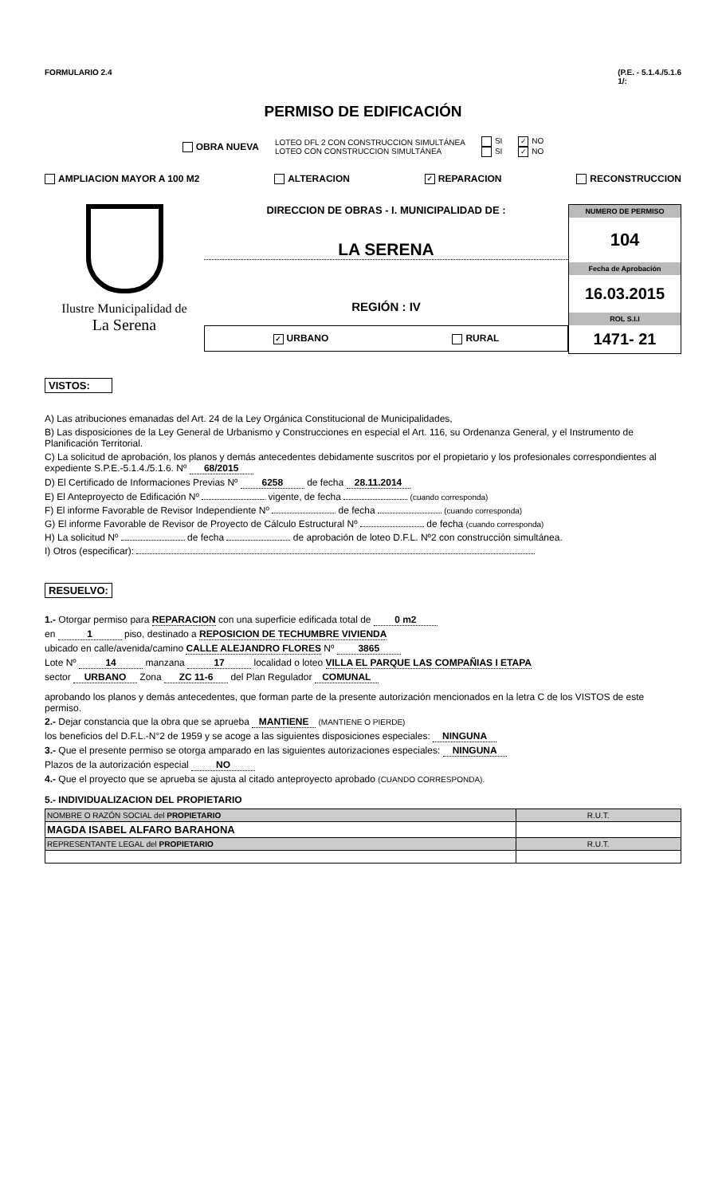FORMULARIO 2.4 (P.E. - 5.1.4./5.1.6
1/:
PERMISO DE EDIFICACIÓN
OBRA NUEVA
LOTEO DFL 2 CON CONSTRUCCION SIMULTÁNEA
LOTEO CON CONSTRUCCION SIMULTÁNEA
SI
SI
✓ NO
✓ NO
AMPLIACION MAYOR A 100 M2 ALTERACION ✓ REPARACION RECONSTRUCCION
Ilustre Municipalidad de
La Serena
DIRECCION DE OBRAS - I. MUNICIPALIDAD DE :
LA SERENA
REGIÓN : IV
✓ URBANO RURAL
NUMERO DE PERMISO
104
Fecha de Aprobación
16.03.2015
ROL S.I.I
1471- 21
VISTOS:
A) Las atribuciones emanadas del Art. 24 de la Ley Orgánica Constitucional de Municipalidades,
B) Las disposiciones de la Ley General de Urbanismo y Construcciones en especial el Art. 116, su Ordenanza General, y el Instrumento de Planificación Territorial.
C) La solicitud de aprobación, los planos y demás antecedentes debidamente suscritos por el propietario y los profesionales correspondientes al expediente S.P.E.-5.1.4./5.1.6. Nº 68/2015
D) El Certificado de Informaciones Previas Nº 6258 de fecha 28.11.2014
E) El Anteproyecto de Edificación Nº vigente, de fecha (cuando corresponda)
F) El informe Favorable de Revisor Independiente Nº de fecha (cuando corresponda)
G) El informe Favorable de Revisor de Proyecto de Cálculo Estructural Nº de fecha (cuando corresponda)
H) La solicitud Nº de fecha de aprobación de loteo D.F.L. Nº2 con construcción simultánea.
I) Otros (especificar):
RESUELVO:
1.- Otorgar permiso para REPARACION con una superficie edificada total de 0 m2
en 1 piso, destinado a REPOSICION DE TECHUMBRE VIVIENDA
ubicado en calle/avenida/camino CALLE ALEJANDRO FLORES Nº 3865
Lote Nº 14 manzana 17 localidad o loteo VILLA EL PARQUE LAS COMPAÑIAS I ETAPA
sector URBANO Zona ZC 11-6 del Plan Regulador COMUNAL
aprobando los planos y demás antecedentes, que forman parte de la presente autorización mencionados en la letra C de los VISTOS de este permiso.
2.- Dejar constancia que la obra que se aprueba MANTIENE (MANTIENE O PIERDE)
los beneficios del D.F.L.-N°2 de 1959 y se acoge a las siguientes disposiciones especiales: NINGUNA
3.- Que el presente permiso se otorga amparado en las siguientes autorizaciones especiales: NINGUNA
Plazos de la autorización especial NO
4.- Que el proyecto que se aprueba se ajusta al citado anteproyecto aprobado (CUANDO CORRESPONDA).
5.- INDIVIDUALIZACION DEL PROPIETARIO
| NOMBRE O RAZÓN SOCIAL del PROPIETARIO | R.U.T. |
| MAGDA ISABEL ALFARO BARAHONA | |
| REPRESENTANTE LEGAL del PROPIETARIO | R.U.T. |